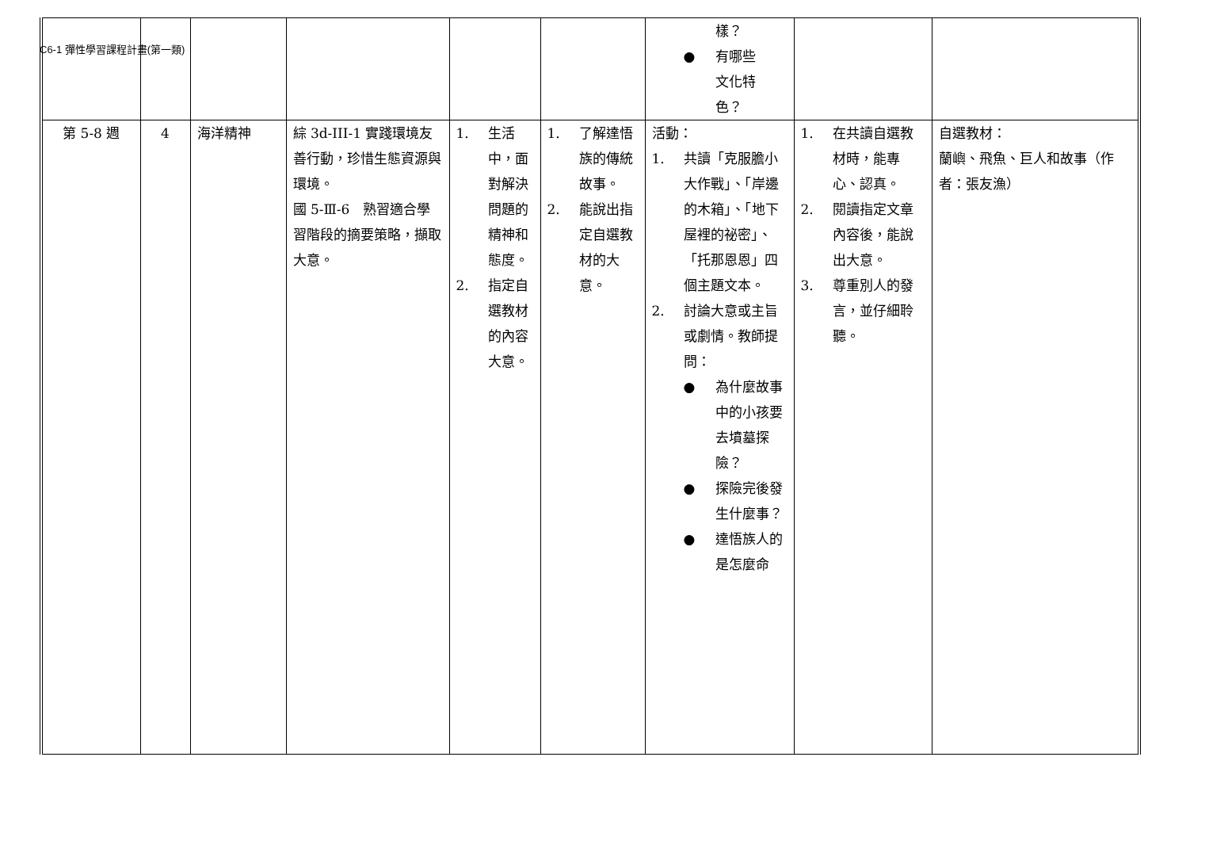C6-1 彈性學習課程計畫(第一類)
| | | | | | | 樣？ ● 有哪些 文化特 色？ | | |
| 第 5-8 週 | 4 | 海洋精神 | 綜 3d-III-1 實踐環境友善行動，珍惜生態資源與環境。 國 5-Ⅲ-6 熟習適合學習階段的摘要策略，擷取大意。 | 1. 生活中，面對解決問題的精神和態度。 2. 指定自選教材的內容大意。 | 1. 了解達悟族的傳統故事。 2. 能說出指定自選教材的大意。 | 活動： 1. 共讀「克服膽小大作戰」、「岸邊的木箱」、「地下屋裡的祕密」、「托那恩恩」四個主題文本。 2. 討論大意或主旨或劇情。教師提問： ● 為什麼故事中的小孩要去墳墓探險？ ● 探險完後發生什麼事？ ● 達悟族人的是怎麼命 | 1. 在共讀自選教材時，能專心、認真。 2. 閱讀指定文章內容後，能說出大意。 3. 尊重別人的發言，並仔細聆聽。 | 自選教材： 蘭嶼、飛魚、巨人和故事（作者：張友漁） |